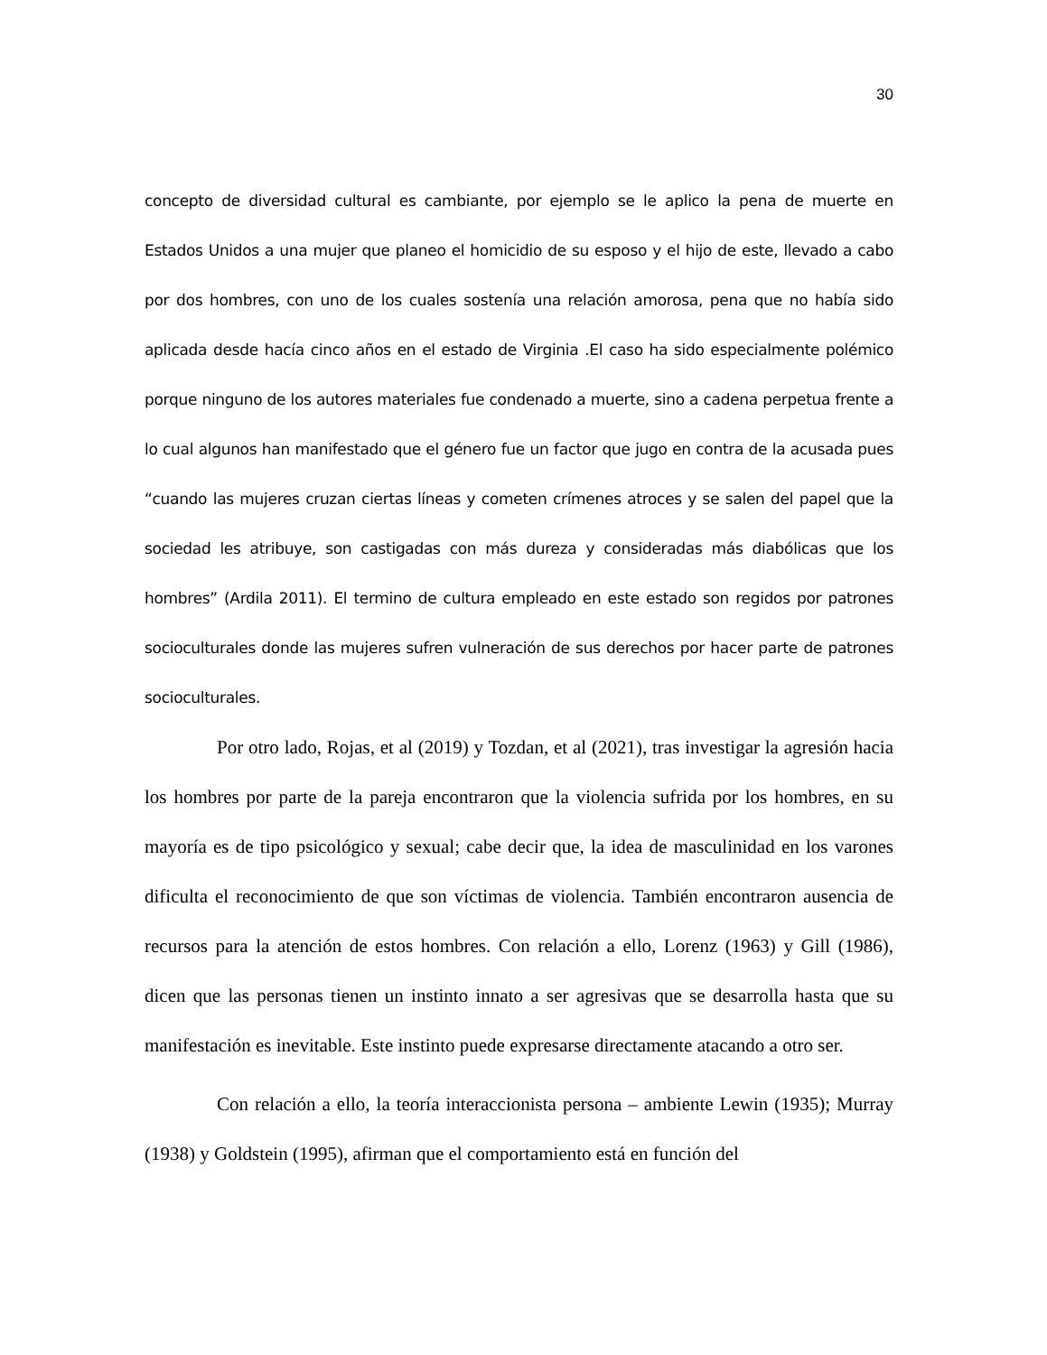30
concepto de diversidad cultural es cambiante, por ejemplo se le aplico la pena de muerte en Estados Unidos a una mujer que planeo el homicidio de su esposo y el hijo de este, llevado a cabo por dos hombres, con uno de los cuales sostenía una relación amorosa, pena que no había sido aplicada desde hacía cinco años en el estado de Virginia .El caso ha sido especialmente polémico porque ninguno de los autores materiales fue condenado a muerte, sino a cadena perpetua frente a lo cual algunos han manifestado que el género fue un factor que jugo en contra de la acusada pues “cuando las mujeres cruzan ciertas líneas y cometen crímenes atroces y se salen del papel que la sociedad les atribuye, son castigadas con más dureza y consideradas más diabólicas que los hombres” (Ardila 2011). El termino de cultura empleado en este estado son regidos por patrones socioculturales donde las mujeres sufren vulneración de sus derechos por hacer parte de patrones socioculturales.
Por otro lado, Rojas, et al (2019) y Tozdan, et al (2021), tras investigar la agresión hacia los hombres por parte de la pareja encontraron que la violencia sufrida por los hombres, en su mayoría es de tipo psicológico y sexual; cabe decir que, la idea de masculinidad en los varones dificulta el reconocimiento de que son víctimas de violencia. También encontraron ausencia de recursos para la atención de estos hombres. Con relación a ello, Lorenz (1963) y Gill (1986), dicen que las personas tienen un instinto innato a ser agresivas que se desarrolla hasta que su manifestación es inevitable. Este instinto puede expresarse directamente atacando a otro ser.
Con relación a ello, la teoría interaccionista persona – ambiente Lewin (1935); Murray (1938) y Goldstein (1995), afirman que el comportamiento está en función del